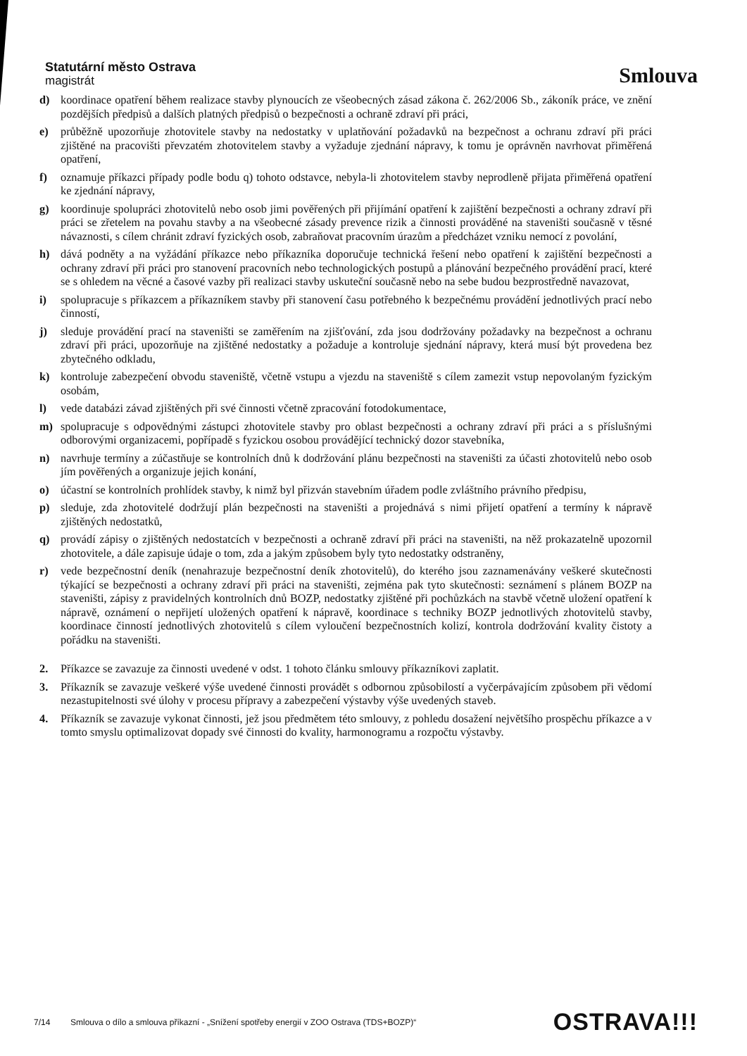Statutární město Ostrava
magistrát
Smlouva
d) koordinace opatření během realizace stavby plynoucích ze všeobecných zásad zákona č. 262/2006 Sb., zákoník práce, ve znění pozdějších předpisů a dalších platných předpisů o bezpečnosti a ochraně zdraví při práci,
e) průběžně upozorňuje zhotovitele stavby na nedostatky v uplatňování požadavků na bezpečnost a ochranu zdraví při práci zjištěné na pracovišti převzatém zhotovitelem stavby a vyžaduje zjednání nápravy, k tomu je oprávněn navrhovat přiměřená opatření,
f) oznamuje příkazci případy podle bodu q) tohoto odstavce, nebyla-li zhotovitelem stavby neprodleně přijata přiměřená opatření ke zjednání nápravy,
g) koordinuje spolupráci zhotovitelů nebo osob jimi pověřených při přijímání opatření k zajištění bezpečnosti a ochrany zdraví při práci se zřetelem na povahu stavby a na všeobecné zásady prevence rizik a činnosti prováděné na staveništi současně v těsné návaznosti, s cílem chránit zdraví fyzických osob, zabraňovat pracovním úrazům a předcházet vzniku nemocí z povolání,
h) dává podněty a na vyžádání příkazce nebo příkazníka doporučuje technická řešení nebo opatření k zajištění bezpečnosti a ochrany zdraví při práci pro stanovení pracovních nebo technologických postupů a plánování bezpečného provádění prací, které se s ohledem na věcné a časové vazby při realizaci stavby uskuteční současně nebo na sebe budou bezprostředně navazovat,
i) spolupracuje s příkazcem a příkazníkem stavby při stanovení času potřebného k bezpečnému provádění jednotlivých prací nebo činností,
j) sleduje provádění prací na staveništi se zaměřením na zjišťování, zda jsou dodržovány požadavky na bezpečnost a ochranu zdraví při práci, upozorňuje na zjištěné nedostatky a požaduje a kontroluje sjednání nápravy, která musí být provedena bez zbytečného odkladu,
k) kontroluje zabezpečení obvodu staveniště, včetně vstupu a vjezdu na staveniště s cílem zamezit vstup nepovolaným fyzickým osobám,
l) vede databázi závad zjištěných při své činnosti včetně zpracování fotodokumentace,
m) spolupracuje s odpovědnými zástupci zhotovitele stavby pro oblast bezpečnosti a ochrany zdraví při práci a s příslušnými odborovými organizacemi, popřípadě s fyzickou osobou provádějící technický dozor stavebníka,
n) navrhuje termíny a zúčastňuje se kontrolních dnů k dodržování plánu bezpečnosti na staveništi za účasti zhotovitelů nebo osob jím pověřených a organizuje jejich konání,
o) účastní se kontrolních prohlídek stavby, k nimž byl přizván stavebním úřadem podle zvláštního právního předpisu,
p) sleduje, zda zhotovitelé dodržují plán bezpečnosti na staveništi a projednává s nimi přijetí opatření a termíny k nápravě zjištěných nedostatků,
q) provádí zápisy o zjištěných nedostatcích v bezpečnosti a ochraně zdraví při práci na staveništi, na něž prokazatelně upozornil zhotovitele, a dále zapisuje údaje o tom, zda a jakým způsobem byly tyto nedostatky odstraněny,
r) vede bezpečnostní deník (nenahrazuje bezpečnostní deník zhotovitelů), do kterého jsou zaznamenávány veškeré skutečnosti týkající se bezpečnosti a ochrany zdraví při práci na staveništi, zejména pak tyto skutečnosti: seznámení s plánem BOZP na staveništi, zápisy z pravidelných kontrolních dnů BOZP, nedostatky zjištěné při pochůzkách na stavbě včetně uložení opatření k nápravě, oznámení o nepřijetí uložených opatření k nápravě, koordinace s techniky BOZP jednotlivých zhotovitelů stavby, koordinace činností jednotlivých zhotovitelů s cílem vyloučení bezpečnostních kolizí, kontrola dodržování kvality čistoty a pořádku na staveništi.
2. Příkazce se zavazuje za činnosti uvedené v odst. 1 tohoto článku smlouvy příkazníkovi zaplatit.
3. Příkazník se zavazuje veškeré výše uvedené činnosti provádět s odbornou způsobilostí a vyčerpávajícím způsobem při vědomí nezastupitelnosti své úlohy v procesu přípravy a zabezpečení výstavby výše uvedených staveb.
4. Příkazník se zavazuje vykonat činnosti, jež jsou předmětem této smlouvy, z pohledu dosažení největšího prospěchu příkazce a v tomto smyslu optimalizovat dopady své činnosti do kvality, harmonogramu a rozpočtu výstavby.
7/14 Smlouva o dílo a smlouva příkazní - „Snížení spotřeby energií v ZOO Ostrava (TDS+BOZP)“OSTRAVA!!!